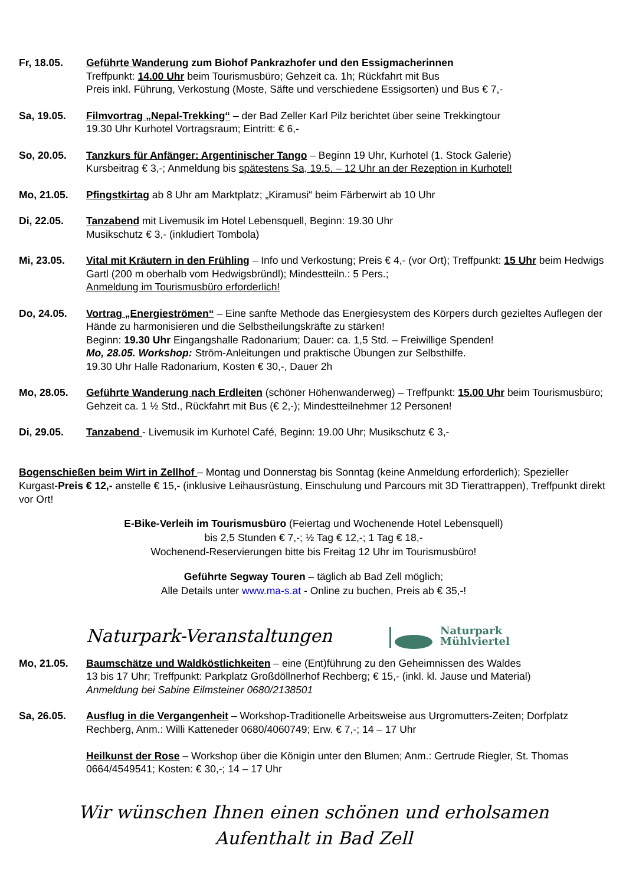Fr, 18.05. Geführte Wanderung zum Biohof Pankrazhofer und den Essigmacherinnen
Treffpunkt: 14.00 Uhr beim Tourismusbüro; Gehzeit ca. 1h; Rückfahrt mit Bus
Preis inkl. Führung, Verkostung (Moste, Säfte und verschiedene Essigsorten) und Bus € 7,-
Sa, 19.05. Filmvortrag „Nepal-Trekking“ – der Bad Zeller Karl Pilz berichtet über seine Trekkingtour
19.30 Uhr Kurhotel Vortragsraum; Eintritt: € 6,-
So, 20.05. Tanzkurs für Anfänger: Argentinischer Tango – Beginn 19 Uhr, Kurhotel (1. Stock Galerie)
Kursbeitrag € 3,-; Anmeldung bis spätestens Sa, 19.5. – 12 Uhr an der Rezeption in Kurhotel!
Mo, 21.05. Pfingstkirtag ab 8 Uhr am Marktplatz; „Kiramusi“ beim Färberwirt ab 10 Uhr
Di, 22.05. Tanzabend mit Livemusik im Hotel Lebensquell, Beginn: 19.30 Uhr
Musikschutz € 3,- (inkludiert Tombola)
Mi, 23.05. Vital mit Kräutern in den Frühling – Info und Verkostung; Preis € 4,- (vor Ort); Treffpunkt: 15 Uhr beim Hedwigs Gartl (200 m oberhalb vom Hedwigsbründl); Mindestteiln.: 5 Pers.;
Anmeldung im Tourismusbüro erforderlich!
Do, 24.05. Vortrag „Energieströmen“ – Eine sanfte Methode das Energiesystem des Körpers durch gezieltes Auflegen der Hände zu harmonisieren und die Selbstheilungskräfte zu stärken!
Beginn: 19.30 Uhr Eingangshalle Radonarium; Dauer: ca. 1,5 Std. – Freiwillige Spenden!
Mo, 28.05. Workshop: Ström-Anleitungen und praktische Übungen zur Selbsthilfe.
19.30 Uhr Halle Radonarium, Kosten € 30,-, Dauer 2h
Mo, 28.05. Geführte Wanderung nach Erdleiten (schöner Höhenwanderweg) – Treffpunkt: 15.00 Uhr beim Tourismusbüro; Gehzeit ca. 1 ½ Std., Rückfahrt mit Bus (€ 2,-); Mindestteilnehmer 12 Personen!
Di, 29.05. Tanzabend - Livemusik im Kurhotel Café, Beginn: 19.00 Uhr; Musikschutz € 3,-
Bogenschießen beim Wirt in Zellhof – Montag und Donnerstag bis Sonntag (keine Anmeldung erforderlich); Spezieller Kurgast-Preis € 12,- anstelle € 15,- (inklusive Leihausrüstung, Einschulung und Parcours mit 3D Tierattrappen), Treffpunkt direkt vor Ort!
E-Bike-Verleih im Tourismusbüro (Feiertag und Wochenende Hotel Lebensquell)
bis 2,5 Stunden € 7,-; ½ Tag € 12,-; 1 Tag € 18,-
Wochenend-Reservierungen bitte bis Freitag 12 Uhr im Tourismusbüro!
Geführte Segway Touren – täglich ab Bad Zell möglich;
Alle Details unter www.ma-s.at - Online zu buchen, Preis ab € 35,-!
Naturpark-Veranstaltungen
Naturpark
Mühlviertel
Mo, 21.05. Baumschätze und Waldköstlichkeiten – eine (Ent)führung zu den Geheimnissen des Waldes
13 bis 17 Uhr; Treffpunkt: Parkplatz Großdöllnerhof Rechberg; € 15,- (inkl. kl. Jause und Material)
Anmeldung bei Sabine Eilmsteiner 0680/2138501
Sa, 26.05. Ausflug in die Vergangenheit – Workshop-Traditionelle Arbeitsweise aus Urgromutters-Zeiten; Dorfplatz Rechberg, Anm.: Willi Katteneder 0680/4060749; Erw. € 7,-; 14 – 17 Uhr
Heilkunst der Rose – Workshop über die Königin unter den Blumen; Anm.: Gertrude Riegler, St. Thomas 0664/4549541; Kosten: € 30,-; 14 – 17 Uhr
Wir wünschen Ihnen einen schönen und erholsamen
Aufenthalt in Bad Zell